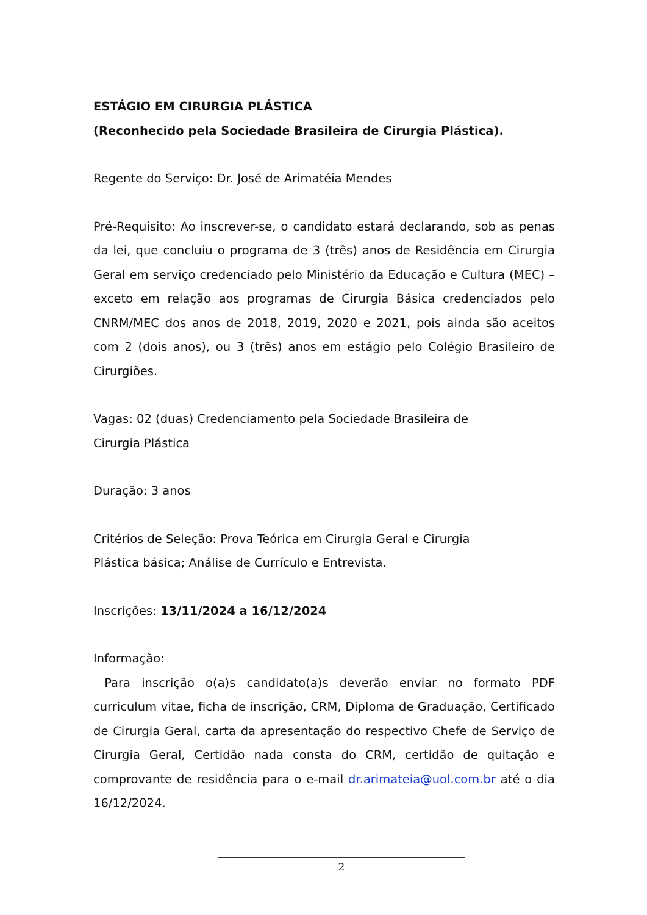ESTÁGIO EM CIRURGIA PLÁSTICA
(Reconhecido pela Sociedade Brasileira de Cirurgia Plástica).
Regente do Serviço: Dr. José de Arimatéia Mendes
Pré-Requisito: Ao inscrever-se, o candidato estará declarando, sob as penas da lei, que concluiu o programa de 3 (três) anos de Residência em Cirurgia Geral em serviço credenciado pelo Ministério da Educação e Cultura (MEC) – exceto em relação aos programas de Cirurgia Básica credenciados pelo CNRM/MEC dos anos de 2018, 2019, 2020 e 2021, pois ainda são aceitos com 2 (dois anos), ou 3 (três) anos em estágio pelo Colégio Brasileiro de Cirurgiões.
Vagas: 02 (duas) Credenciamento pela Sociedade Brasileira de
Cirurgia Plástica
Duração: 3 anos
Critérios de Seleção: Prova Teórica em Cirurgia Geral e Cirurgia
Plástica básica; Análise de Currículo e Entrevista.
Inscrições: 13/11/2024 a 16/12/2024
Informação:
Para inscrição o(a)s candidato(a)s deverão enviar no formato PDF curriculum vitae, ficha de inscrição, CRM, Diploma de Graduação, Certificado de Cirurgia Geral, carta da apresentação do respectivo Chefe de Serviço de Cirurgia Geral, Certidão nada consta do CRM, certidão de quitação e comprovante de residência para o e-mail dr.arimateia@uol.com.br até o dia 16/12/2024.
2